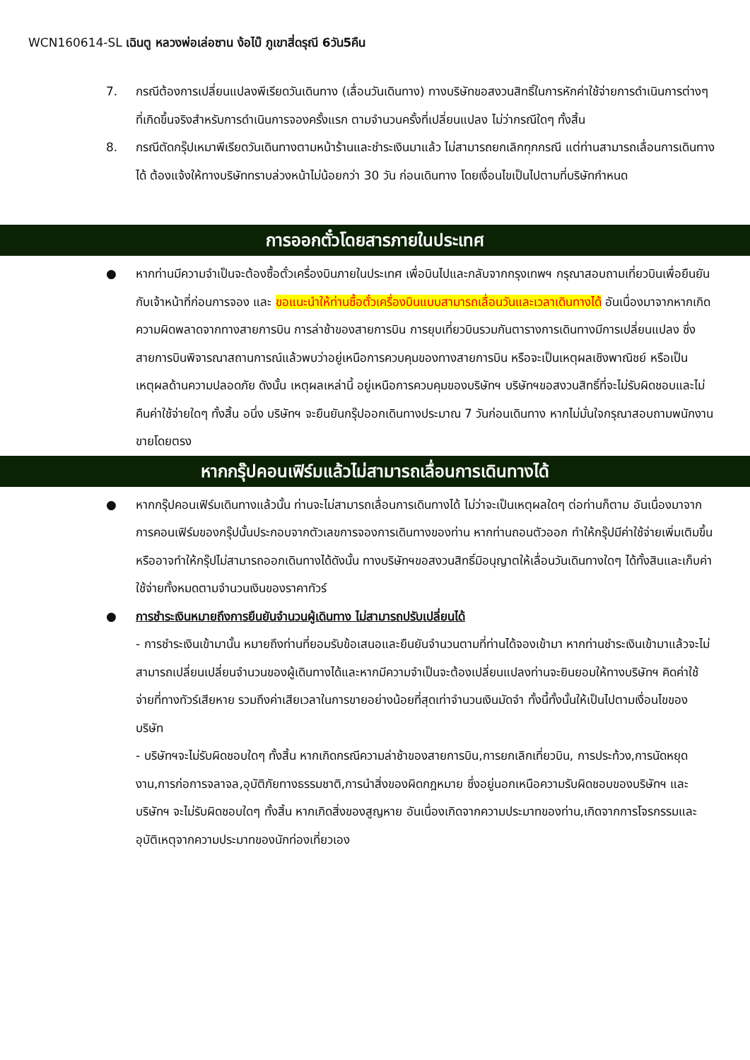WCN160614-SL เฉินตู หลวงพ่อเล่อซาน ง้อไบ๊ ภูเขาสี่ดรุณี 6วัน5คืน
7. กรณีต้องการเปลี่ยนแปลงพีเรียดวันเดินทาง (เลื่อนวันเดินทาง) ทางบริษัทขอสงวนสิทธิ์ในการหักค่าใช้จ่ายการดำเนินการต่างๆ ที่เกิดขึ้นจริงสำหรับการดำเนินการจองครั้งแรก ตามจำนวนครั้งที่เปลี่ยนแปลง ไม่ว่ากรณีใดๆ ทั้งสิ้น
8. กรณีตัดกรุ๊ปเหมาพีเรียดวันเดินทางตามหน้าร้านและชำระเงินมาแล้ว ไม่สามารถยกเลิกทุกกรณี แต่ท่านสามารถเลื่อนการเดินทางได้ ต้องแจ้งให้ทางบริษัททราบล่วงหน้าไม่น้อยกว่า 30 วัน ก่อนเดินทาง โดยเงื่อนไขเป็นไปตามที่บริษัทกำหนด
การออกตั๋วโดยสารภายในประเทศ
● หากท่านมีความจำเป็นจะต้องซื้อตั๋วเครื่องบินภายในประเทศ เพื่อบินไปและกลับจากกรุงเทพฯ กรุณาสอบถามเที่ยวบินเพื่อยืนยันกับเจ้าหน้าที่ก่อนการจอง และ ขอแนะนำให้ท่านซื้อตั๋วเครื่องบินแบบสามารถเลื่อนวันและเวลาเดินทางได้ อันเนื่องมาจากหากเกิดความผิดพลาดจากทางสายการบิน การล่าช้าของสายการบิน การยุบเที่ยวบินรวมกันตารางการเดินทางมีการเปลี่ยนแปลง ซึ่งสายการบินพิจารณาสถานการณ์แล้วพบว่าอยู่เหนือการควบคุมของทางสายการบิน หรือจะเป็นเหตุผลเชิงพาณิชย์ หรือเป็นเหตุผลด้านความปลอดภัย ดังนั้น เหตุผลเหล่านี้ อยู่เหนือการควบคุมของบริษัทฯ บริษัทฯขอสงวนสิทธิ์ที่จะไม่รับผิดชอบและไม่คืนค่าใช้จ่ายใดๆ ทั้งสิ้น อนึ่ง บริษัทฯ จะยืนยันกรุ๊ปออกเดินทางประมาณ 7 วันก่อนเดินทาง หากไม่มั่นใจกรุณาสอบถามพนักงานขายโดยตรง
หากกรุ๊ปคอนเฟิร์มแล้วไม่สามารถเลื่อนการเดินทางได้
● หากกรุ๊ปคอนเฟิร์มเดินทางแล้วนั้น ท่านจะไม่สามารถเลื่อนการเดินทางได้ ไม่ว่าจะเป็นเหตุผลใดๆ ต่อท่านก็ตาม อันเนื่องมาจากการคอนเฟิร์มของกรุ๊ปนั้นประกอบจากตัวเลขการจองการเดินทางของท่าน หากท่านถอนตัวออก ทำให้กรุ๊ปมีค่าใช้จ่ายเพิ่มเติมขึ้น หรืออาจทำให้กรุ๊ปไม่สามารถออกเดินทางได้ดังนั้น ทางบริษัทฯขอสงวนสิทธิ์มิอนุญาตให้เลื่อนวันเดินทางใดๆ ได้ทั้งสินและเก็บค่าใช้จ่ายทั้งหมดตามจำนวนเงินของราคาทัวร์
● การชำระเงินหมายถึงการยืนยันจำนวนผู้เดินทาง ไม่สามารถปรับเปลี่ยนได้
- การชำระเงินเข้ามานั้น หมายถึงท่านที่ยอมรับข้อเสนอและยืนยันจำนวนตามที่ท่านได้จองเข้ามา หากท่านชำระเงินเข้ามาแล้วจะไม่สามารถเปลี่ยนเปลี่ยนจำนวนของผู้เดินทางได้และหากมีความจำเป็นจะต้องเปลี่ยนแปลงท่านจะยินยอมให้ทางบริษัทฯ คิดค่าใช้จ่ายที่ทางทัวร์เสียหาย รวมถึงค่าเสียเวลาในการขายอย่างน้อยที่สุดเท่าจำนวนเงินมัดจำ ทั้งนี้ทั้งนั้นให้เป็นไปตามเงื่อนไขของบริษัท
- บริษัทฯจะไม่รับผิดชอบใดๆ ทั้งสิ้น หากเกิดกรณีความล่าช้าของสายการบิน,การยกเลิกเที่ยวบิน, การประท้วง,การนัดหยุดงาน,การก่อการจลาจล,อุบัติภัยทางธรรมชาติ,การนำสิ่งของผิดกฎหมาย ซึ่งอยู่นอกเหนือความรับผิดชอบของบริษัทฯ และบริษัทฯ จะไม่รับผิดชอบใดๆ ทั้งสิ้น หากเกิดสิ่งของสูญหาย อันเนื่องเกิดจากความประมาทของท่าน,เกิดจากการโจรกรรมและอุบัติเหตุจากความประมาทของนักท่องเที่ยวเอง